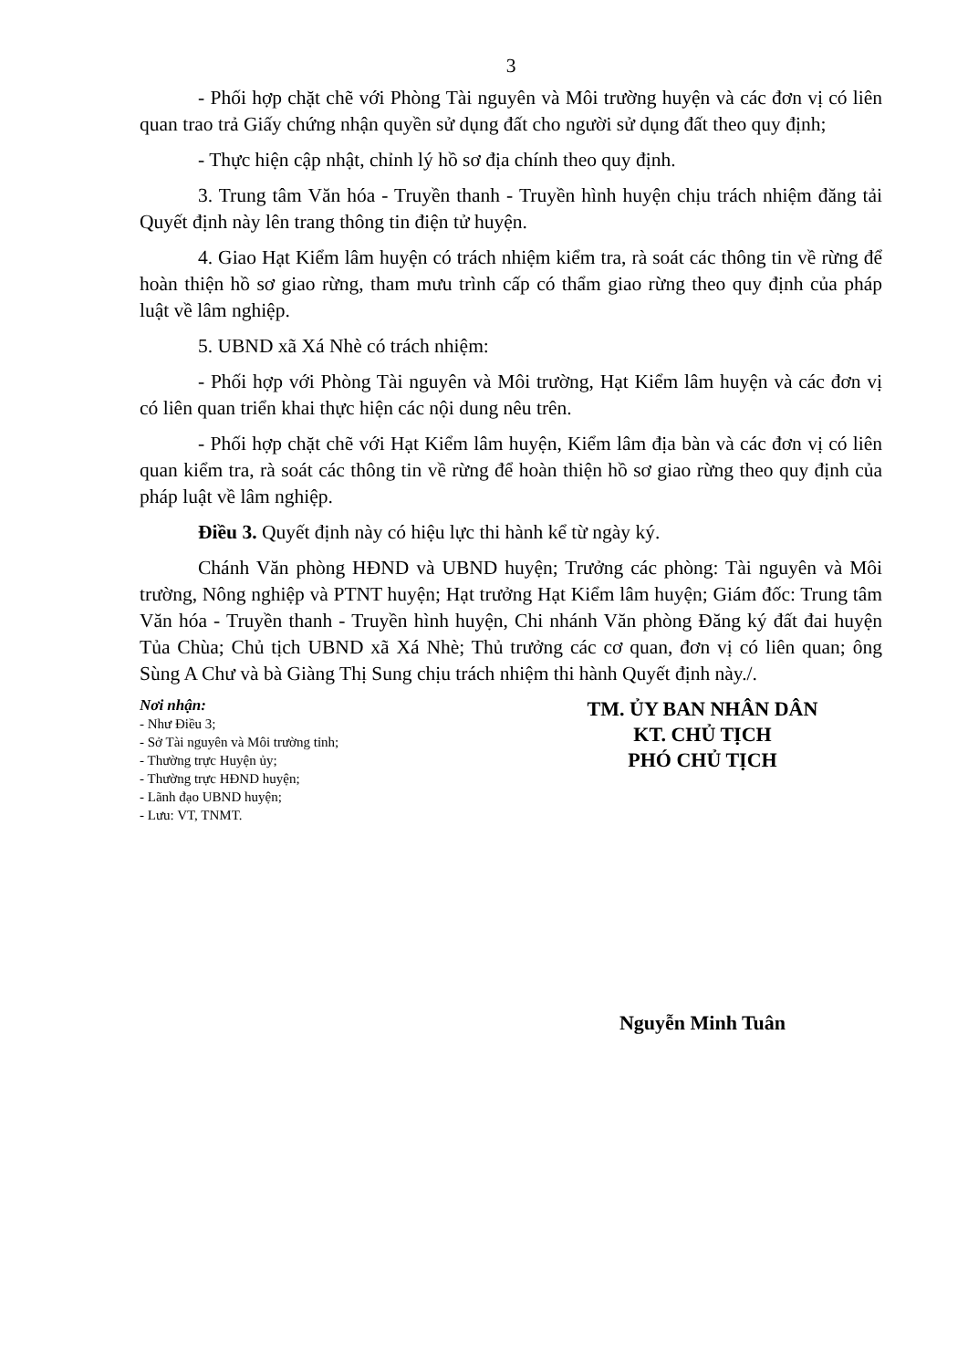3
- Phối hợp chặt chẽ với Phòng Tài nguyên và Môi trường huyện và các đơn vị có liên quan trao trả Giấy chứng nhận quyền sử dụng đất cho người sử dụng đất theo quy định;
- Thực hiện cập nhật, chỉnh lý hồ sơ địa chính theo quy định.
3. Trung tâm Văn hóa - Truyền thanh - Truyền hình huyện chịu trách nhiệm đăng tải Quyết định này lên trang thông tin điện tử huyện.
4. Giao Hạt Kiểm lâm huyện có trách nhiệm kiểm tra, rà soát các thông tin về rừng để hoàn thiện hồ sơ giao rừng, tham mưu trình cấp có thẩm giao rừng theo quy định của pháp luật về lâm nghiệp.
5. UBND xã Xá Nhè có trách nhiệm:
- Phối hợp với Phòng Tài nguyên và Môi trường, Hạt Kiểm lâm huyện và các đơn vị có liên quan triển khai thực hiện các nội dung nêu trên.
- Phối hợp chặt chẽ với Hạt Kiểm lâm huyện, Kiểm lâm địa bàn và các đơn vị có liên quan kiểm tra, rà soát các thông tin về rừng để hoàn thiện hồ sơ giao rừng theo quy định của pháp luật về lâm nghiệp.
Điều 3. Quyết định này có hiệu lực thi hành kể từ ngày ký.
Chánh Văn phòng HĐND và UBND huyện; Trưởng các phòng: Tài nguyên và Môi trường, Nông nghiệp và PTNT huyện; Hạt trưởng Hạt Kiểm lâm huyện; Giám đốc: Trung tâm Văn hóa - Truyền thanh - Truyền hình huyện, Chi nhánh Văn phòng Đăng ký đất đai huyện Tủa Chùa; Chủ tịch UBND xã Xá Nhè; Thủ trưởng các cơ quan, đơn vị có liên quan; ông Sùng A Chư và bà Giàng Thị Sung chịu trách nhiệm thi hành Quyết định này./.
Nơi nhận:
- Như Điều 3;
- Sở Tài nguyên và Môi trường tỉnh;
- Thường trực Huyện ủy;
- Thường trực HĐND huyện;
- Lãnh đạo UBND huyện;
- Lưu: VT, TNMT.
TM. ỦY BAN NHÂN DÂN
KT. CHỦ TỊCH
PHÓ CHỦ TỊCH
Nguyễn Minh Tuân